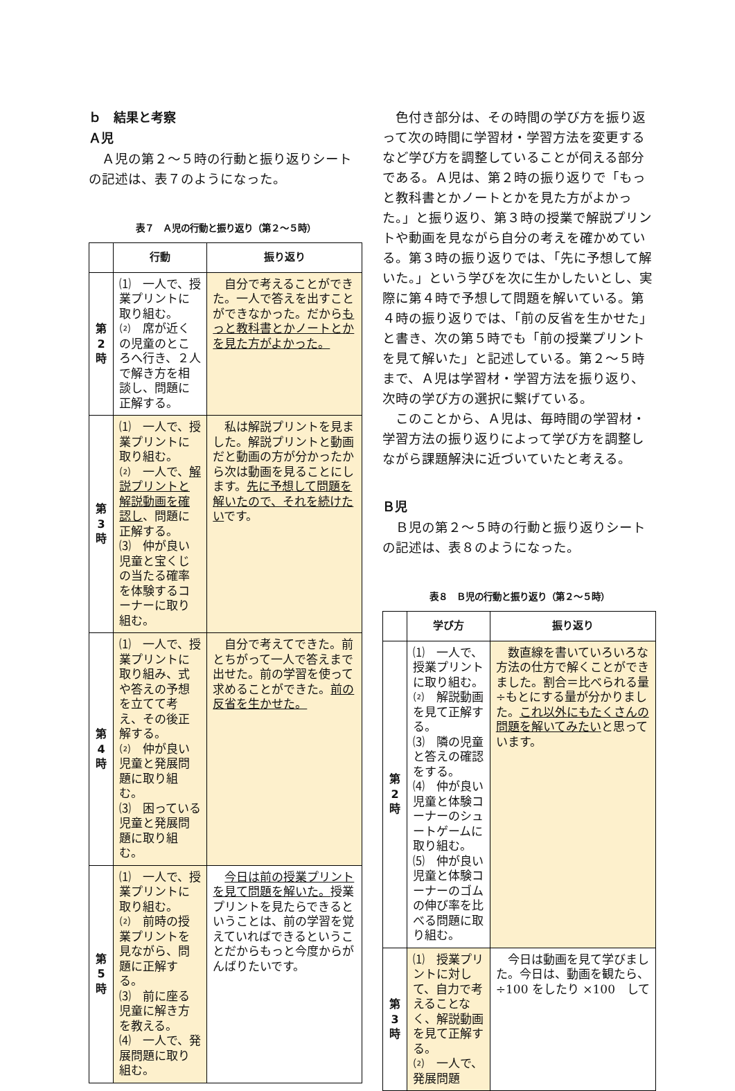ｂ　結果と考察
Ａ児
Ａ児の第２～５時の行動と振り返りシートの記述は、表７のようになった。
表７　Ａ児の行動と振り返り（第２～５時）
| | 行動 | 振り返り |
| --- | --- | --- |
| 第 2 時 | ⑴ 一人で、授業プリントに取り組む。 ⑵ 席が近くの児童のところへ行き、２人で解き方を相談し、問題に正解する。 | 自分で考えることができた。一人で答えを出すことができなかった。だから もっと教科書とかノートとかを見た方がよかった。 |
| 第 3 時 | ⑴ 一人で、授業プリントに取り組む。 ⑵ 一人で、 解説プリントと解説動画を確認し 、問題に正解する。 ⑶ 仲が良い児童と宝くじの当たる確率を体験するコーナーに取り組む。 | 私は解説プリントを見ました。解説プリントと動画だと動画の方が分かったから次は動画を見ることにします。 先に予想して問題を解いたので、それを続けたい です。 |
| 第 4 時 | ⑴ 一人で、授業プリントに取り組み、式や答えの予想を立てて考え、その後正解する。 ⑵ 仲が良い児童と発展問題に取り組む。 ⑶ 困っている児童と発展問題に取り組む。 | 自分で考えてできた。前とちがって一人で答えまで出せた。前の学習を使って求めることができた。 前の反省を生かせた。 |
| 第 5 時 | ⑴ 一人で、授業プリントに取り組む。 ⑵ 前時の授業プリントを見ながら、問題に正解する。 ⑶ 前に座る児童に解き方を教える。 ⑷ 一人で、発展問題に取り組む。 | 今日は前の授業プリントを見て問題を解いた。 授業プリントを見たらできるということは、前の学習を覚えていればできるということだからもっと今度からがんばりたいです。 |
色付き部分は、その時間の学び方を振り返って次の時間に学習材・学習方法を変更するなど学び方を調整していることが伺える部分である。Ａ児は、第２時の振り返りで「もっと教科書とかノートとかを見た方がよかった。」と振り返り、第３時の授業で解説プリントや動画を見ながら自分の考えを確かめている。第３時の振り返りでは、「先に予想して解いた。」という学びを次に生かしたいとし、実際に第４時で予想して問題を解いている。第４時の振り返りでは、「前の反省を生かせた」と書き、次の第５時でも「前の授業プリントを見て解いた」と記述している。第２～５時まで、Ａ児は学習材・学習方法を振り返り、次時の学び方の選択に繋げている。
このことから、Ａ児は、毎時間の学習材・学習方法の振り返りによって学び方を調整しながら課題解決に近づいていたと考える。
Ｂ児
Ｂ児の第２～５時の行動と振り返りシートの記述は、表８のようになった。
表８　Ｂ児の行動と振り返り（第２～５時）
| | 学び方 | 振り返り |
| --- | --- | --- |
| 第 2 時 | ⑴ 一人で、授業プリントに取り組む。 ⑵ 解説動画を見て正解する。 ⑶ 隣の児童と答えの確認をする。 ⑷ 仲が良い児童と体験コーナーのシュートゲームに取り組む。 ⑸ 仲が良い児童と体験コーナーのゴムの伸び率を比べる問題に取り組む。 | 数直線を書いていろいろな方法の仕方で解くことができました。割合＝比べられる量÷もとにする量が分かりました。 これ以外にもたくさんの問題を解いてみたい と思っています。 |
| 第 3 時 | ⑴ 授業プリントに対して、自力で考えることなく、解説動画を見て正解する。 ⑵ 一人で、発展問題 | 今日は動画を見て学びました。今日は、動画を観たら、÷100 をしたり ×100 して |